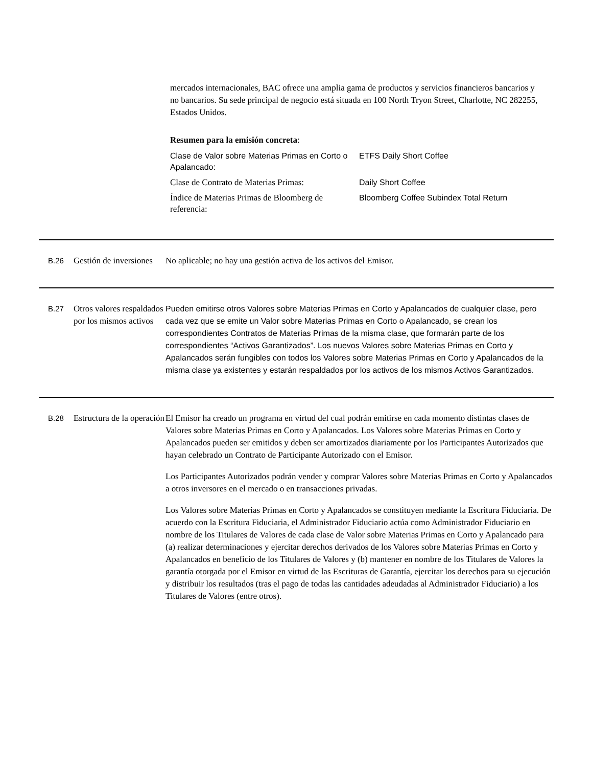mercados internacionales, BAC ofrece una amplia gama de productos y servicios financieros bancarios y no bancarios. Su sede principal de negocio está situada en 100 North Tryon Street, Charlotte, NC 282255, Estados Unidos.
Resumen para la emisión concreta:
| Clase de Valor sobre Materias Primas en Corto o Apalancado: | ETFS Daily Short Coffee |
| Clase de Contrato de Materias Primas: | Daily Short Coffee |
| Índice de Materias Primas de Bloomberg de referencia: | Bloomberg Coffee Subindex Total Return |
| B.26 | Gestión de inversiones | No aplicable; no hay una gestión activa de los activos del Emisor. |
| B.27 | Otros valores respaldados por los mismos activos | Pueden emitirse otros Valores sobre Materias Primas en Corto y Apalancados de cualquier clase, pero cada vez que se emite un Valor sobre Materias Primas en Corto o Apalancado, se crean los correspondientes Contratos de Materias Primas de la misma clase, que formarán parte de los correspondientes “Activos Garantizados”. Los nuevos Valores sobre Materias Primas en Corto y Apalancados serán fungibles con todos los Valores sobre Materias Primas en Corto y Apalancados de la misma clase ya existentes y estarán respaldados por los activos de los mismos Activos Garantizados. |
| B.28 | Estructura de la operación | El Emisor ha creado un programa en virtud del cual podrán emitirse en cada momento distintas clases de Valores sobre Materias Primas en Corto y Apalancados. Los Valores sobre Materias Primas en Corto y Apalancados pueden ser emitidos y deben ser amortizados diariamente por los Participantes Autorizados que hayan celebrado un Contrato de Participante Autorizado con el Emisor. Los Participantes Autorizados podrán vender y comprar Valores sobre Materias Primas en Corto y Apalancados a otros inversores en el mercado o en transacciones privadas. Los Valores sobre Materias Primas en Corto y Apalancados se constituyen mediante la Escritura Fiduciaria. De acuerdo con la Escritura Fiduciaria, el Administrador Fiduciario actúa como Administrador Fiduciario en nombre de los Titulares de Valores de cada clase de Valor sobre Materias Primas en Corto y Apalancado para (a) realizar determinaciones y ejercitar derechos derivados de los Valores sobre Materias Primas en Corto y Apalancados en beneficio de los Titulares de Valores y (b) mantener en nombre de los Titulares de Valores la garantía otorgada por el Emisor en virtud de las Escrituras de Garantía, ejercitar los derechos para su ejecución y distribuir los resultados (tras el pago de todas las cantidades adeudadas al Administrador Fiduciario) a los Titulares de Valores (entre otros). |